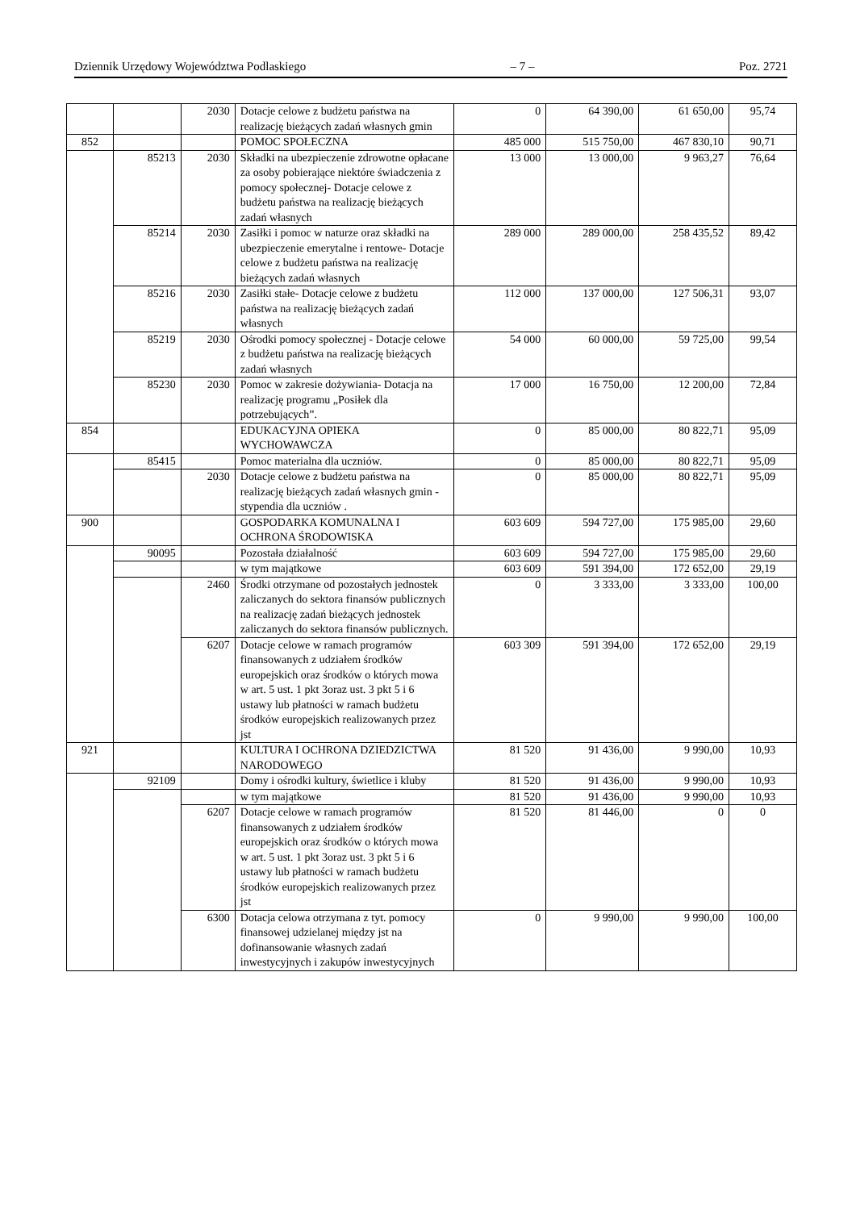Dziennik Urzędowy Województwa Podlaskiego – 7 – Poz. 2721
| | | 2030 | Dotacje celowe z budżetu państwa na realizację bieżących zadań własnych gmin | 0 | 64 390,00 | 61 650,00 | 95,74 |
| 852 | | | POMOC SPOŁECZNA | 485 000 | 515 750,00 | 467 830,10 | 90,71 |
| | 85213 | 2030 | Składki na ubezpieczenie zdrowotne opłacane za osoby pobierające niektóre świadczenia z pomocy społecznej- Dotacje celowe z budżetu państwa na realizację bieżących zadań własnych | 13 000 | 13 000,00 | 9 963,27 | 76,64 |
| | 85214 | 2030 | Zasiłki i pomoc w naturze oraz składki na ubezpieczenie emerytalne i rentowe- Dotacje celowe z budżetu państwa na realizację bieżących zadań własnych | 289 000 | 289 000,00 | 258 435,52 | 89,42 |
| | 85216 | 2030 | Zasiłki stałe- Dotacje celowe z budżetu państwa na realizację bieżących zadań własnych | 112 000 | 137 000,00 | 127 506,31 | 93,07 |
| | 85219 | 2030 | Ośrodki pomocy społecznej - Dotacje celowe z budżetu państwa na realizację bieżących zadań własnych | 54 000 | 60 000,00 | 59 725,00 | 99,54 |
| | 85230 | 2030 | Pomoc w zakresie dożywiania- Dotacja na realizację programu „Posiłek dla potrzebujących”. | 17 000 | 16 750,00 | 12 200,00 | 72,84 |
| 854 | | | EDUKACYJNA OPIEKA WYCHOWAWCZA | 0 | 85 000,00 | 80 822,71 | 95,09 |
| | 85415 | | Pomoc materialna dla uczniów. | 0 | 85 000,00 | 80 822,71 | 95,09 |
| | | 2030 | Dotacje celowe z budżetu państwa na realizację bieżących zadań własnych gmin - stypendia dla uczniów . | 0 | 85 000,00 | 80 822,71 | 95,09 |
| 900 | | | GOSPODARKA KOMUNALNA I OCHRONA ŚRODOWISKA | 603 609 | 594 727,00 | 175 985,00 | 29,60 |
| | 90095 | | Pozostała działalność | 603 609 | 594 727,00 | 175 985,00 | 29,60 |
| | | | w tym majątkowe | 603 609 | 591 394,00 | 172 652,00 | 29,19 |
| | | 2460 | Środki otrzymane od pozostałych jednostek zaliczanych do sektora finansów publicznych na realizację zadań bieżących jednostek zaliczanych do sektora finansów publicznych. | 0 | 3 333,00 | 3 333,00 | 100,00 |
| | | 6207 | Dotacje celowe w ramach programów finansowanych z udziałem środków europejskich oraz środków o których mowa w art. 5 ust. 1 pkt 3oraz ust. 3 pkt 5 i 6 ustawy lub płatności w ramach budżetu środków europejskich realizowanych przez jst | 603 309 | 591 394,00 | 172 652,00 | 29,19 |
| 921 | | | KULTURA I OCHRONA DZIEDZICTWA NARODOWEGO | 81 520 | 91 436,00 | 9 990,00 | 10,93 |
| | 92109 | | Domy i ośrodki kultury, świetlice i kluby | 81 520 | 91 436,00 | 9 990,00 | 10,93 |
| | | | w tym majątkowe | 81 520 | 91 436,00 | 9 990,00 | 10,93 |
| | | 6207 | Dotacje celowe w ramach programów finansowanych z udziałem środków europejskich oraz środków o których mowa w art. 5 ust. 1 pkt 3oraz ust. 3 pkt 5 i 6 ustawy lub płatności w ramach budżetu środków europejskich realizowanych przez jst | 81 520 | 81 446,00 | 0 | 0 |
| | | 6300 | Dotacja celowa otrzymana z tyt. pomocy finansowej udzielanej między jst na dofinansowanie własnych zadań inwestycyjnych i zakupów inwestycyjnych | 0 | 9 990,00 | 9 990,00 | 100,00 |